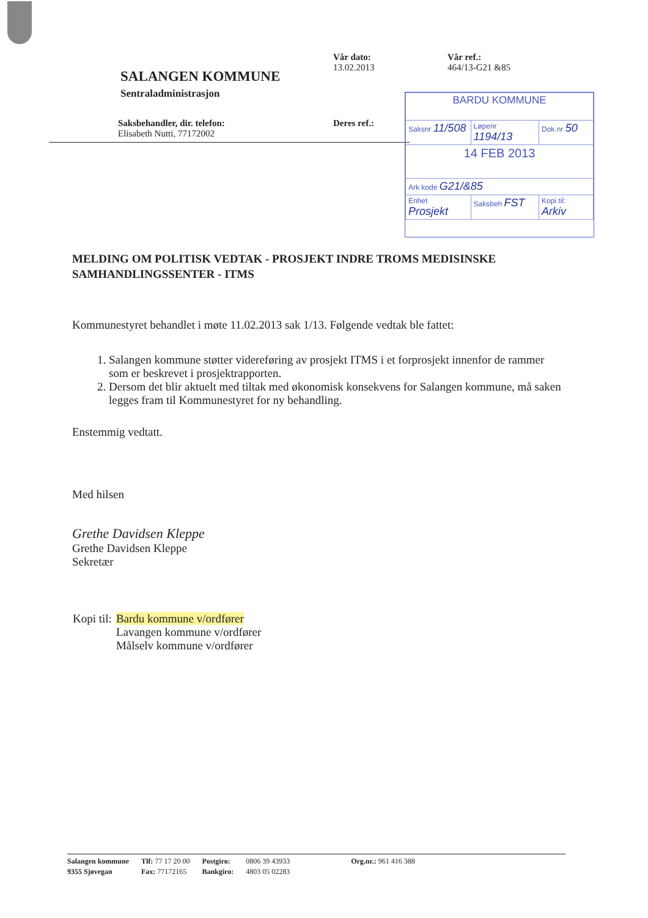SALANGEN KOMMUNE
Sentraladministrasjon
Saksbehandler, dir. telefon:
Elisabeth Nutti, 77172002
Vår dato:
13.02.2013
Deres ref.:
Vår ref.:
464/13-G21 &85
| BARDU KOMMUNE | | |
| Saksnr 11/508 | Løpenr 1194/13 | Dok.nr 50 |
| 14 FEB 2013 | | |
| Ark kode G21/&85 | | |
| Enhet Prosjekt | Saksbeh FST | Kopi til: Arkiv |
MELDING OM POLITISK VEDTAK - PROSJEKT INDRE TROMS MEDISINSKE SAMHANDLINGSSENTER - ITMS
Kommunestyret behandlet i møte 11.02.2013 sak 1/13. Følgende vedtak ble fattet:
1. Salangen kommune støtter videreføring av prosjekt ITMS i et forprosjekt innenfor de rammer som er beskrevet i prosjektrapporten.
2. Dersom det blir aktuelt med tiltak med økonomisk konsekvens for Salangen kommune, må saken legges fram til Kommunestyret for ny behandling.
Enstemmig vedtatt.
Med hilsen
Grethe Davidsen Kleppe
Grethe Davidsen Kleppe
Sekretær
| Kopi til: | Bardu kommune v/ordfører Lavangen kommune v/ordfører Målselv kommune v/ordfører |
| Salangen kommune | Tlf: 77 17 20 00 | Postgiro: | 0806 39 43933 | Org.nr.: 961 416 388 |
| 9355 Sjøvegan | Fax: 77172165 | Bankgiro: | 4803 05 02283 | |